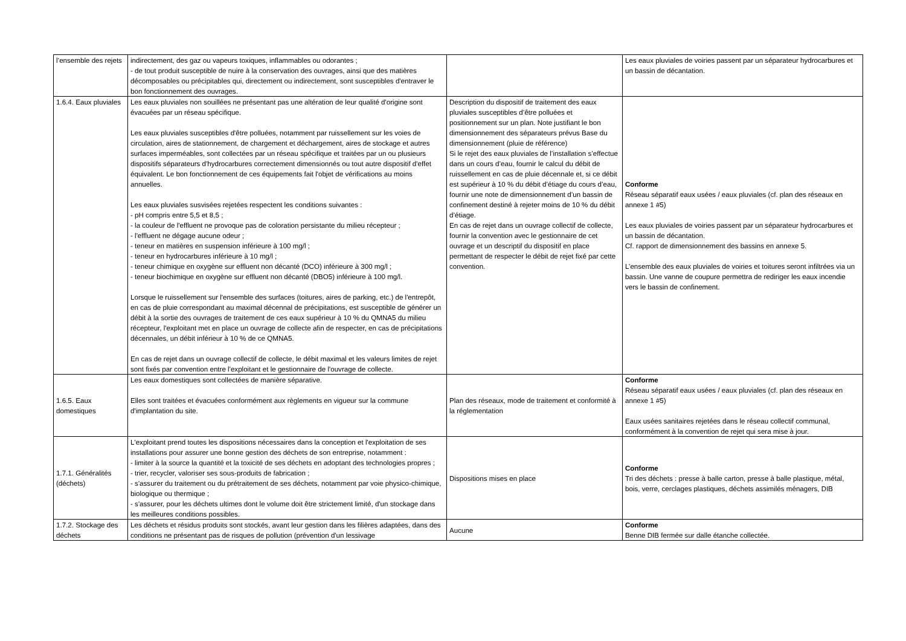| l’ensemble des rejets | indirectement, des gaz ou vapeurs toxiques, inflammables ou odorantes ; - de tout produit susceptible de nuire à la conservation des ouvrages, ainsi que des matières décomposables ou précipitables qui, directement ou indirectement, sont susceptibles d'entraver le bon fonctionnement des ouvrages. | | Les eaux pluviales de voiries passent par un séparateur hydrocarbures et un bassin de décantation. |
| 1.6.4. Eaux pluviales | Les eaux pluviales non souillées ne présentant pas une altération de leur qualité d'origine sont évacuées par un réseau spécifique. Les eaux pluviales susceptibles d'être polluées, notamment par ruissellement sur les voies de circulation, aires de stationnement, de chargement et déchargement, aires de stockage et autres surfaces imperméables, sont collectées par un réseau spécifique et traitées par un ou plusieurs dispositifs séparateurs d'hydrocarbures correctement dimensionnés ou tout autre dispositif d'effet équivalent. Le bon fonctionnement de ces équipements fait l'objet de vérifications au moins annuelles. Les eaux pluviales susvisées rejetées respectent les conditions suivantes : - pH compris entre 5,5 et 8,5 ; - la couleur de l'effluent ne provoque pas de coloration persistante du milieu récepteur ; - l'effluent ne dégage aucune odeur ; - teneur en matières en suspension inférieure à 100 mg/l ; - teneur en hydrocarbures inférieure à 10 mg/l ; - teneur chimique en oxygène sur effluent non décanté (DCO) inférieure à 300 mg/l ; - teneur biochimique en oxygène sur effluent non décanté (DBO5) inférieure à 100 mg/l. Lorsque le ruissellement sur l'ensemble des surfaces (toitures, aires de parking, etc.) de l'entrepôt, en cas de pluie correspondant au maximal décennal de précipitations, est susceptible de générer un débit à la sortie des ouvrages de traitement de ces eaux supérieur à 10 % du QMNA5 du milieu récepteur, l'exploitant met en place un ouvrage de collecte afin de respecter, en cas de précipitations décennales, un débit inférieur à 10 % de ce QMNA5. En cas de rejet dans un ouvrage collectif de collecte, le débit maximal et les valeurs limites de rejet sont fixés par convention entre l'exploitant et le gestionnaire de l'ouvrage de collecte. | Description du dispositif de traitement des eaux pluviales susceptibles d’être polluées et positionnement sur un plan. Note justifiant le bon dimensionnement des séparateurs prévus Base du dimensionnement (pluie de référence) Si le rejet des eaux pluviales de l’installation s’effectue dans un cours d’eau, fournir le calcul du débit de ruissellement en cas de pluie décennale et, si ce débit est supérieur à 10 % du débit d’étiage du cours d’eau, fournir une note de dimensionnement d’un bassin de confinement destiné à rejeter moins de 10 % du débit d’étiage. En cas de rejet dans un ouvrage collectif de collecte, fournir la convention avec le gestionnaire de cet ouvrage et un descriptif du dispositif en place permettant de respecter le débit de rejet fixé par cette convention. | Conforme Réseau séparatif eaux usées / eaux pluviales (cf. plan des réseaux en annexe 1 #5) Les eaux pluviales de voiries passent par un séparateur hydrocarbures et un bassin de décantation. Cf. rapport de dimensionnement des bassins en annexe 5. L’ensemble des eaux pluviales de voiries et toitures seront infiltrées via un bassin. Une vanne de coupure permettra de rediriger les eaux incendie vers le bassin de confinement. |
| 1.6.5. Eaux domestiques | Les eaux domestiques sont collectées de manière séparative. Elles sont traitées et évacuées conformément aux règlements en vigueur sur la commune d'implantation du site. | Plan des réseaux, mode de traitement et conformité à la réglementation | Conforme Réseau séparatif eaux usées / eaux pluviales (cf. plan des réseaux en annexe 1 #5) Eaux usées sanitaires rejetées dans le réseau collectif communal, conformément à la convention de rejet qui sera mise à jour. |
| 1.7.1. Généralités (déchets) | L'exploitant prend toutes les dispositions nécessaires dans la conception et l'exploitation de ses installations pour assurer une bonne gestion des déchets de son entreprise, notamment : - limiter à la source la quantité et la toxicité de ses déchets en adoptant des technologies propres ; - trier, recycler, valoriser ses sous-produits de fabrication ; - s'assurer du traitement ou du prétraitement de ses déchets, notamment par voie physico-chimique, biologique ou thermique ; - s'assurer, pour les déchets ultimes dont le volume doit être strictement limité, d'un stockage dans les meilleures conditions possibles. | Dispositions mises en place | Conforme Tri des déchets : presse à balle carton, presse à balle plastique, métal, bois, verre, cerclages plastiques, déchets assimilés ménagers, DIB |
| 1.7.2. Stockage des déchets | Les déchets et résidus produits sont stockés, avant leur gestion dans les filières adaptées, dans des conditions ne présentant pas de risques de pollution (prévention d'un lessivage | Aucune | Conforme Benne DIB fermée sur dalle étanche collectée. |